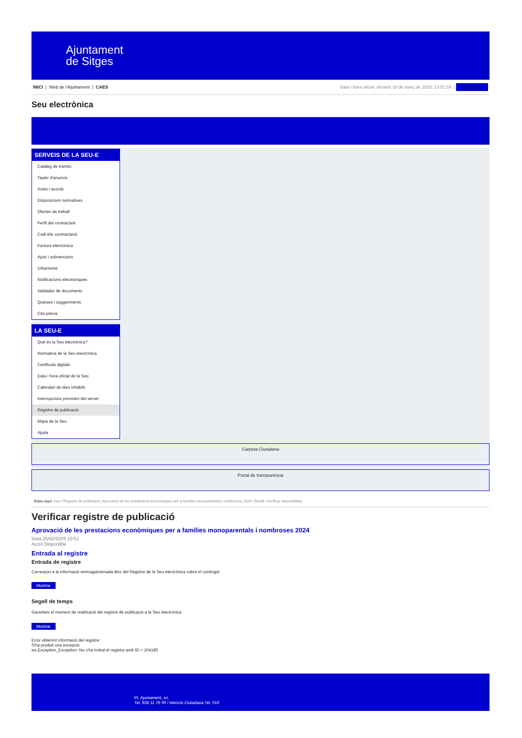Ajuntament
de Sitges
INICI | Web de l'Ajuntament | CAES Data i hora oficial: dimarts 18 de març de 2025, 13:51:59 | Electrònica
Seu electrònica
Obtenir còpia autèntica
SERVEIS DE LA SEU-E
Catàleg de tràmits
Tauler d'anuncis
Actes i acords
Disposicions normatives
Ofertes de treball
Perfil del contractant
Codi ètic contractació
Factura electrònica
Ajuts i subvencions
Urbanisme
Notificacions electròniques
Validador de documents
Queixes i suggeriments
Cita prèvia
LA SEU-E
Què és la Seu electrònica?
Normativa de la Seu electrònica
Certificats digitals
Data i hora oficial de la Seu
Calendari de dies inhàbils
Interrupcions previstes del servei
Registre de publicació
Mapa de la Seu
Ajuda
Carpeta Ciutadana
Portal de transparència
Esteu aquí: Inici / Registre de publicació / Aprovació de les prestacions econòmiques per a famílies monoparentals i nombroses 2024 / Detall / Verificar disponibilitat
Verificar registre de publicació
Aprovació de les prestacions econòmiques per a famílies monoparentals i nombroses 2024
Data 25/02/2025 10:51
Acció Disponible
Entrada al registre
Entrada de registre
Correspon a la informació emmagatzemada dins del Registre de la Seu electrònica sobre el contingut
Mostrar
Segell de temps
Garanteix el moment de realització del registre de publicació a la Seu electrònica
Mostrar
Error obtenint informació del registre:
S'ha produit una excepció
ws.Exception_Exception: No s'ha trobat el registre amb ID = 104180
Pl. Ajuntament, sn.
Tel. 938 11 76 00 / Atenció Ciutadana Tel. 010